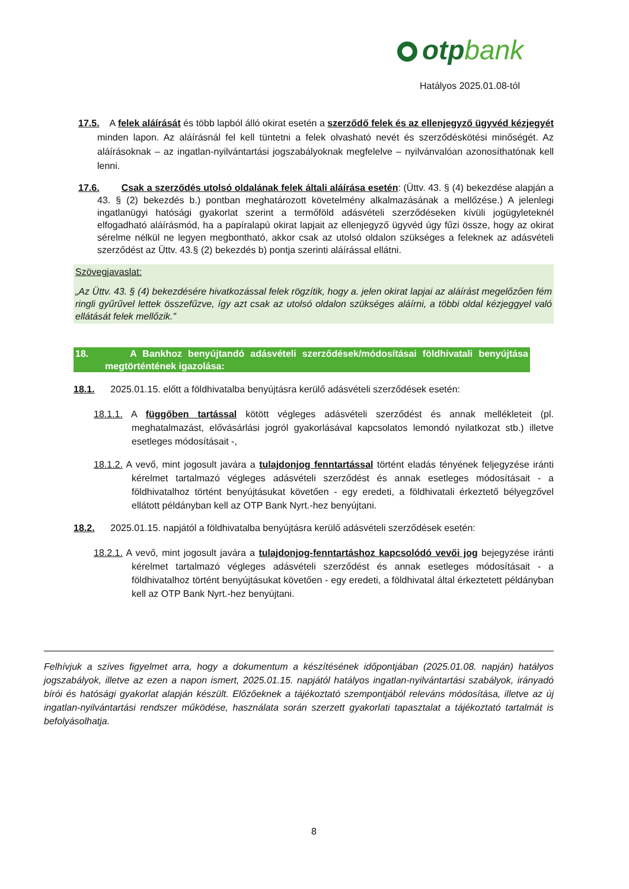otpbank
Hatályos 2025.01.08-tól
17.5. A felek aláírását és több lapból álló okirat esetén a szerződő felek és az ellenjegyző ügyvéd kézjegyét minden lapon. Az aláírásnál fel kell tüntetni a felek olvasható nevét és szerződéskötési minőségét. Az aláírásoknak – az ingatlan-nyilvántartási jogszabályoknak megfelelve – nyilvánvalóan azonosíthatónak kell lenni.
17.6. Csak a szerződés utolsó oldalának felek általi aláírása esetén: (Üttv. 43. § (4) bekezdése alapján a 43. § (2) bekezdés b.) pontban meghatározott követelmény alkalmazásának a mellőzése.) A jelenlegi ingatlanügyi hatósági gyakorlat szerint a termőföld adásvételi szerződéseken kívüli jogügyleteknél elfogadható aláírásmód, ha a papíralapú okirat lapjait az ellenjegyző ügyvéd úgy fűzi össze, hogy az okirat sérelme nélkül ne legyen megbontható, akkor csak az utolsó oldalon szükséges a feleknek az adásvételi szerződést az Üttv. 43.§ (2) bekezdés b) pontja szerinti aláírással ellátni.
Szövegjavaslat:
„Az Üttv. 43. § (4) bekezdésére hivatkozással felek rögzítik, hogy a. jelen okirat lapjai az aláírást megelőzően fém ringli gyűrűvel lettek összefűzve, így azt csak az utolsó oldalon szükséges aláírni, a többi oldal kézjeggyel való ellátását felek mellőzik.”
18. A Bankhoz benyújtandó adásvételi szerződések/módosításai földhivatali benyújtása megtörténtének igazolása:
18.1. 2025.01.15. előtt a földhivatalba benyújtásra kerülő adásvételi szerződések esetén:
18.1.1. A függőben tartással kötött végleges adásvételi szerződést és annak mellékleteit (pl. meghatalmazást, elővásárlási jogról gyakorlásával kapcsolatos lemondó nyilatkozat stb.) illetve esetleges módosításait -,
18.1.2. A vevő, mint jogosult javára a tulajdonjog fenntartással történt eladás tényének feljegyzése iránti kérelmet tartalmazó végleges adásvételi szerződést és annak esetleges módosításait - a földhivatalhoz történt benyújtásukat követően - egy eredeti, a földhivatali érkeztető bélyegzővel ellátott példányban kell az OTP Bank Nyrt.-hez benyújtani.
18.2. 2025.01.15. napjától a földhivatalba benyújtásra kerülő adásvételi szerződések esetén:
18.2.1. A vevő, mint jogosult javára a tulajdonjog-fenntartáshoz kapcsolódó vevői jog bejegyzése iránti kérelmet tartalmazó végleges adásvételi szerződést és annak esetleges módosításait - a földhivatalhoz történt benyújtásukat követően - egy eredeti, a földhivatal által érkeztetett példányban kell az OTP Bank Nyrt.-hez benyújtani.
Felhívjuk a szíves figyelmet arra, hogy a dokumentum a készítésének időpontjában (2025.01.08. napján) hatályos jogszabályok, illetve az ezen a napon ismert, 2025.01.15. napjától hatályos ingatlan-nyilvántartási szabályok, irányadó bírói és hatósági gyakorlat alapján készült. Előzőeknek a tájékoztató szempontjából releváns módosítása, illetve az új ingatlan-nyilvántartási rendszer működése, használata során szerzett gyakorlati tapasztalat a tájékoztató tartalmát is befolyásolhatja.
8